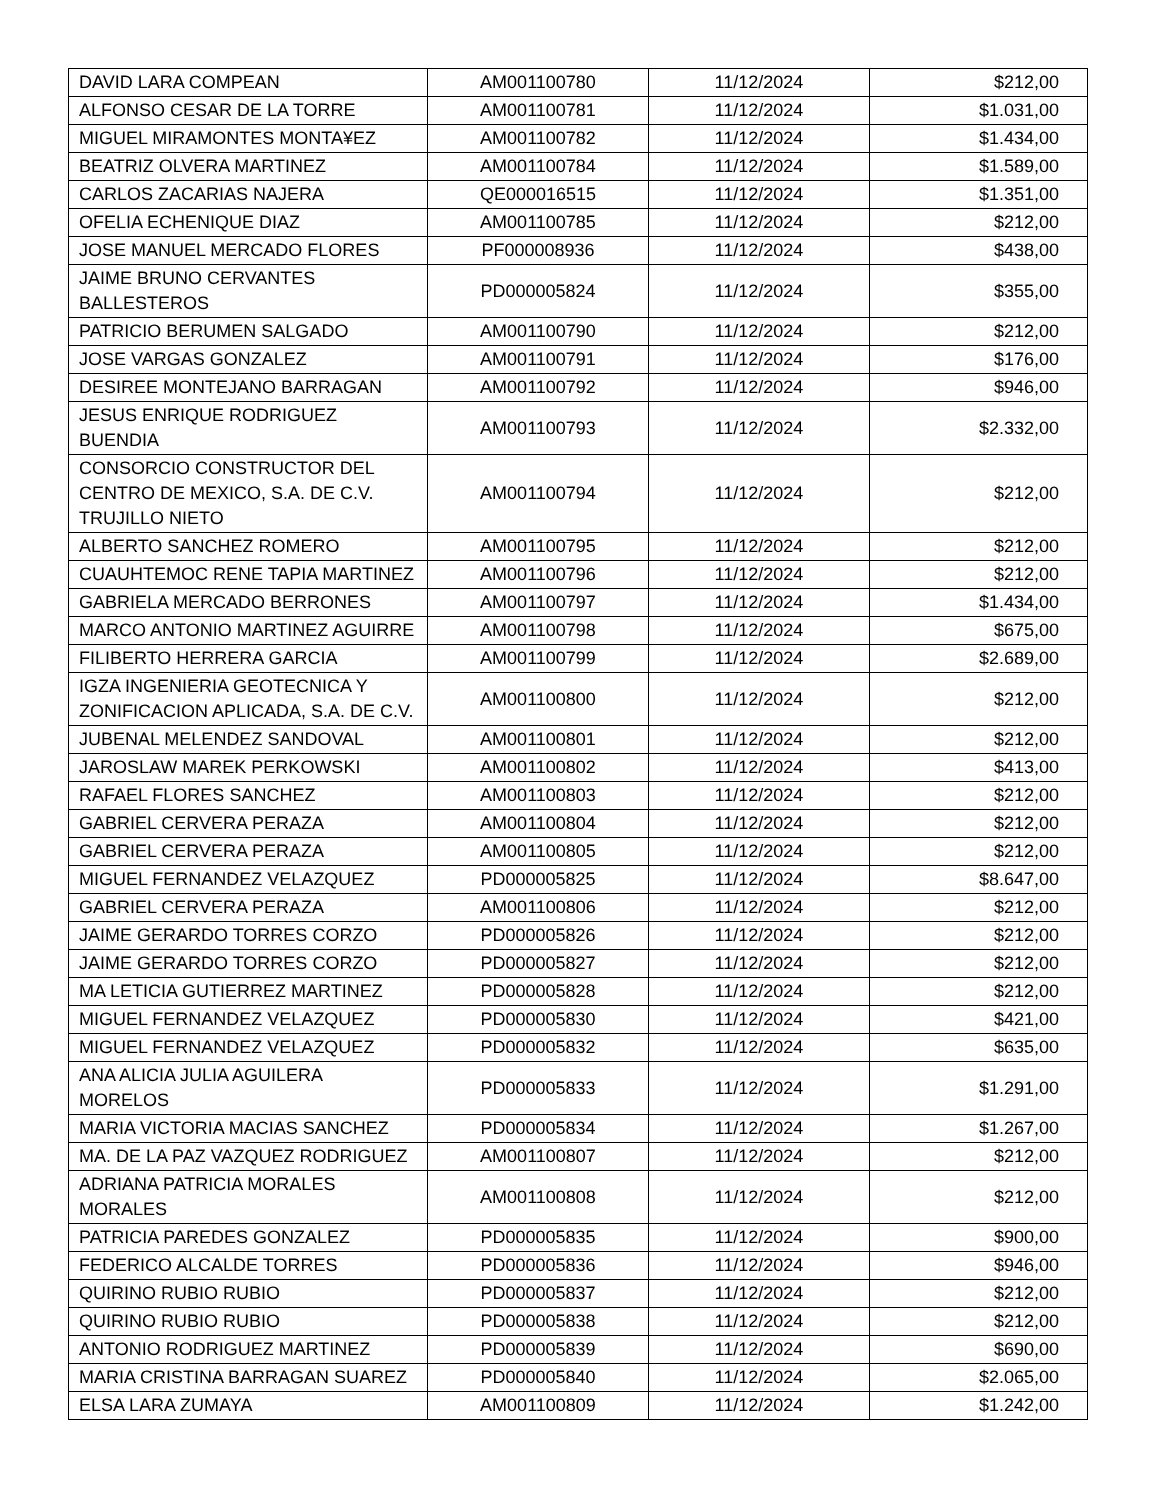| DAVID LARA COMPEAN | AM001100780 | 11/12/2024 | $212,00 |
| ALFONSO CESAR DE LA TORRE | AM001100781 | 11/12/2024 | $1.031,00 |
| MIGUEL MIRAMONTES MONTA¥EZ | AM001100782 | 11/12/2024 | $1.434,00 |
| BEATRIZ OLVERA MARTINEZ | AM001100784 | 11/12/2024 | $1.589,00 |
| CARLOS ZACARIAS NAJERA | QE000016515 | 11/12/2024 | $1.351,00 |
| OFELIA ECHENIQUE DIAZ | AM001100785 | 11/12/2024 | $212,00 |
| JOSE MANUEL MERCADO FLORES | PF000008936 | 11/12/2024 | $438,00 |
| JAIME BRUNO CERVANTES BALLESTEROS | PD000005824 | 11/12/2024 | $355,00 |
| PATRICIO BERUMEN SALGADO | AM001100790 | 11/12/2024 | $212,00 |
| JOSE VARGAS GONZALEZ | AM001100791 | 11/12/2024 | $176,00 |
| DESIREE MONTEJANO BARRAGAN | AM001100792 | 11/12/2024 | $946,00 |
| JESUS ENRIQUE RODRIGUEZ BUENDIA | AM001100793 | 11/12/2024 | $2.332,00 |
| CONSORCIO CONSTRUCTOR DEL CENTRO DE MEXICO, S.A. DE C.V. TRUJILLO NIETO | AM001100794 | 11/12/2024 | $212,00 |
| ALBERTO SANCHEZ ROMERO | AM001100795 | 11/12/2024 | $212,00 |
| CUAUHTEMOC RENE TAPIA MARTINEZ | AM001100796 | 11/12/2024 | $212,00 |
| GABRIELA MERCADO BERRONES | AM001100797 | 11/12/2024 | $1.434,00 |
| MARCO ANTONIO MARTINEZ AGUIRRE | AM001100798 | 11/12/2024 | $675,00 |
| FILIBERTO HERRERA GARCIA | AM001100799 | 11/12/2024 | $2.689,00 |
| IGZA INGENIERIA GEOTECNICA Y ZONIFICACION APLICADA, S.A. DE C.V. | AM001100800 | 11/12/2024 | $212,00 |
| JUBENAL MELENDEZ SANDOVAL | AM001100801 | 11/12/2024 | $212,00 |
| JAROSLAW MAREK PERKOWSKI | AM001100802 | 11/12/2024 | $413,00 |
| RAFAEL FLORES SANCHEZ | AM001100803 | 11/12/2024 | $212,00 |
| GABRIEL CERVERA PERAZA | AM001100804 | 11/12/2024 | $212,00 |
| GABRIEL CERVERA PERAZA | AM001100805 | 11/12/2024 | $212,00 |
| MIGUEL FERNANDEZ VELAZQUEZ | PD000005825 | 11/12/2024 | $8.647,00 |
| GABRIEL CERVERA PERAZA | AM001100806 | 11/12/2024 | $212,00 |
| JAIME GERARDO TORRES CORZO | PD000005826 | 11/12/2024 | $212,00 |
| JAIME GERARDO TORRES CORZO | PD000005827 | 11/12/2024 | $212,00 |
| MA LETICIA GUTIERREZ MARTINEZ | PD000005828 | 11/12/2024 | $212,00 |
| MIGUEL FERNANDEZ VELAZQUEZ | PD000005830 | 11/12/2024 | $421,00 |
| MIGUEL FERNANDEZ VELAZQUEZ | PD000005832 | 11/12/2024 | $635,00 |
| ANA ALICIA JULIA AGUILERA MORELOS | PD000005833 | 11/12/2024 | $1.291,00 |
| MARIA VICTORIA MACIAS SANCHEZ | PD000005834 | 11/12/2024 | $1.267,00 |
| MA. DE LA PAZ VAZQUEZ RODRIGUEZ | AM001100807 | 11/12/2024 | $212,00 |
| ADRIANA PATRICIA MORALES MORALES | AM001100808 | 11/12/2024 | $212,00 |
| PATRICIA PAREDES GONZALEZ | PD000005835 | 11/12/2024 | $900,00 |
| FEDERICO ALCALDE TORRES | PD000005836 | 11/12/2024 | $946,00 |
| QUIRINO RUBIO RUBIO | PD000005837 | 11/12/2024 | $212,00 |
| QUIRINO RUBIO RUBIO | PD000005838 | 11/12/2024 | $212,00 |
| ANTONIO RODRIGUEZ MARTINEZ | PD000005839 | 11/12/2024 | $690,00 |
| MARIA CRISTINA BARRAGAN SUAREZ | PD000005840 | 11/12/2024 | $2.065,00 |
| ELSA LARA ZUMAYA | AM001100809 | 11/12/2024 | $1.242,00 |